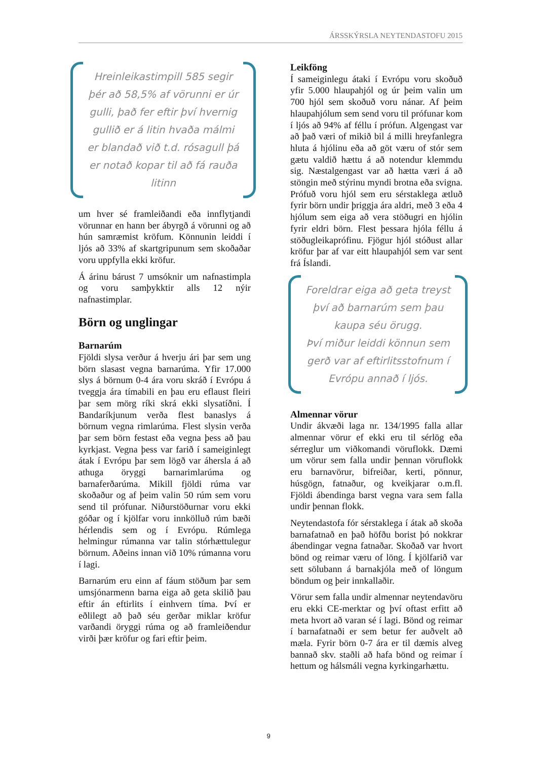ÁRSSKÝRSLA NEYTENDASTOFU 2015
Hreinleikastimpill 585 segir þér að 58,5% af vörunni er úr gulli, það fer eftir því hvernig gullið er á litin hvaða málmi er blandað við t.d. rósagull þá er notað kopar til að fá rauða litinn
um hver sé framleiðandi eða innflytjandi vörunnar en hann ber ábyrgð á vörunni og að hún samræmist kröfum. Könnunin leiddi í ljós að 33% af skartgripunum sem skoðaðar voru uppfylla ekki kröfur.
Á árinu bárust 7 umsóknir um nafna­stimpla og voru samþykktir alls 12 nýir nafnastimplar.
Börn og unglingar
Barnarúm
Fjöldi slysa verður á hverju ári þar sem ung börn slasast vegna barnarúma. Yfir 17.000 slys á börnum 0-4 ára voru skráð í Evrópu á tveggja ára tímabili en þau eru eflaust fleiri þar sem mörg ríki skrá ekki slysatíðni. Í Bandaríkjunum verða flest banaslys á börnum vegna rimlarúma. Flest slysin verða þar sem börn festast eða vegna þess að þau kyrkjast. Vegna þess var farið í sameiginlegt átak í Evrópu þar sem lögð var áhersla á að athuga öryggi barnarimlarúma og barnaferðarúma. Mikill fjöldi rúma var skoðaður og af þeim valin 50 rúm sem voru send til prófunar. Niðurstöðurnar voru ekki góðar og í kjölfar voru innkölluð rúm bæði hérlendis sem og í Evrópu. Rúmlega helmingur rúmanna var talin stór­hættulegur börnum. Aðeins innan við 10% rúmanna voru í lagi.
Barnarúm eru einn af fáum stöðum þar sem umsjónarmenn barna eiga að geta skilið þau eftir án eftirlits í einhvern tíma. Því er eðlilegt að það séu gerðar miklar kröfur varðandi öryggi rúma og að framleiðendur virði þær kröfur og fari eftir þeim.
Leikföng
Í sameiginlegu átaki í Evrópu voru skoðuð yfir 5.000 hlaupahjól og úr þeim valin um 700 hjól sem skoðuð voru nánar. Af þeim hlaupahjólum sem send voru til prófunar kom í ljós að 94% af féllu í prófun. Algengast var að það væri of mikið bil á milli hreyfanlegra hluta á hjólinu eða að göt væru of stór sem gætu valdið hættu á að notendur klemmdu sig. Næstalgengast var að hætta væri á að stöngin með stýrinu myndi brotna eða svigna. Prófuð voru hjól sem eru sérstaklega ætluð fyrir börn undir þriggja ára aldri, með 3 eða 4 hjólum sem eiga að vera stöðugri en hjólin fyrir eldri börn. Flest þessara hjóla féllu á stöðug­leikaprófinu. Fjögur hjól stóðust allar kröfur þar af var eitt hlaupahjól sem var sent frá Íslandi.
Foreldrar eiga að geta treyst því að barnarúm sem þau kaupa séu örugg.
Því miður leiddi könnun sem gerð var af eftirlitsstofnum í Evrópu annað í ljós.
Almennar vörur
Undir ákvæði laga nr. 134/1995 falla allar almennar vörur ef ekki eru til sérlög eða sérreglur um viðkomandi vöruflokk. Dæmi um vörur sem falla undir þennan vöruflokk eru barnavörur, bifreiðar, kerti, pönnur, húsgögn, fatnaður, og kveikjarar o.m.fl. Fjöldi ábendinga barst vegna vara sem falla undir þennan flokk.
Neytendastofa fór sérstaklega í átak að skoða barnafatnað en það höfðu borist þó nokkrar ábendingar vegna fatnaðar. Skoðað var hvort bönd og reimar væru of löng. Í kjölfarið var sett sölubann á barnakjóla með of löngum böndum og þeir innkallaðir.
Vörur sem falla undir almennar neytendavöru eru ekki CE-merktar og því oftast erfitt að meta hvort að varan sé í lagi. Bönd og reimar í barnafatnaði er sem betur fer auðvelt að mæla. Fyrir börn 0-7 ára er til dæmis alveg bannað skv. staðli að hafa bönd og reimar í hettum og hálsmáli vegna kyrkingarhættu.
9